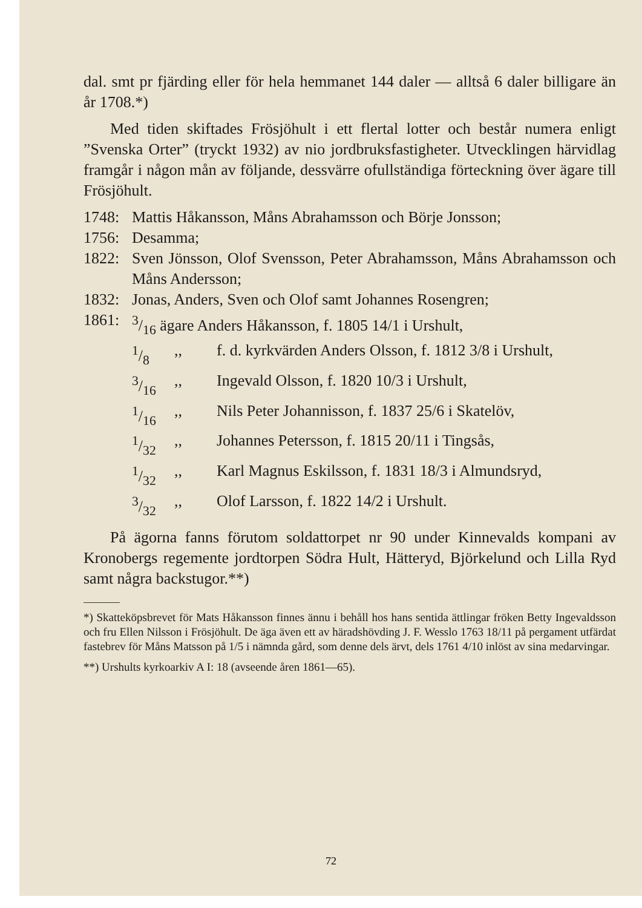dal. smt pr fjärding eller för hela hemmanet 144 daler — alltså 6 daler billigare än år 1708.*)
Med tiden skiftades Frösjöhult i ett flertal lotter och består numera enligt ”Svenska Orter” (tryckt 1932) av nio jordbruksfastigheter. Utvecklingen härvidlag framgår i någon mån av följande, dessvärre ofullständiga förteckning över ägare till Frösjöhult.
1748: Mattis Håkansson, Måns Abrahamsson och Börje Jonsson;
1756: Desamma;
1822: Sven Jönsson, Olof Svensson, Peter Abrahamsson, Måns Abrahamsson och Måns Andersson;
1832: Jonas, Anders, Sven och Olof samt Johannes Rosengren;
1861: 3/16 ägare Anders Håkansson, f. 1805 14/1 i Urshult,
1/8,, f. d. kyrkvärden Anders Olsson, f. 1812 3/8 i Urshult,
3/16,, Ingevald Olsson, f. 1820 10/3 i Urshult,
1/16,, Nils Peter Johannisson, f. 1837 25/6 i Skatelöv,
1/32,, Johannes Petersson, f. 1815 20/11 i Tingsås,
1/32,, Karl Magnus Eskilsson, f. 1831 18/3 i Almundsryd,
3/32,, Olof Larsson, f. 1822 14/2 i Urshult.
På ägorna fanns förutom soldattorpet nr 90 under Kinnevalds kompani av Kronobergs regemente jordtorpen Södra Hult, Hätteryd, Björkelund och Lilla Ryd samt några backstugor.**)
*) Skatteköpsbrevet för Mats Håkansson finnes ännu i behåll hos hans sentida ättlingar fröken Betty Ingevaldsson och fru Ellen Nilsson i Frösjöhult. De äga även ett av häradshövding J. F. Wesslo 1763 18/11 på pergament utfärdat fastebrev för Måns Matsson på 1/5 i nämnda gård, som denne dels ärvt, dels 1761 4/10 inlöst av sina medarvingar.
**) Urshults kyrkoarkiv A I: 18 (avseende åren 1861—65).
72